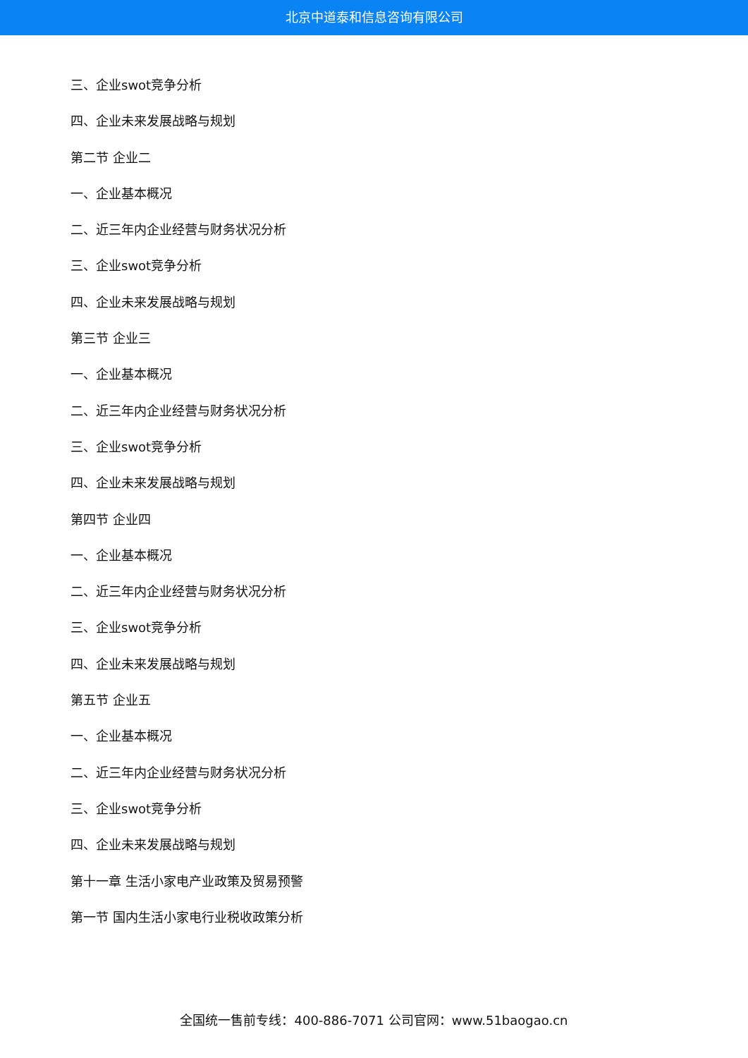北京中道泰和信息咨询有限公司
三、企业swot竞争分析
四、企业未来发展战略与规划
第二节 企业二
一、企业基本概况
二、近三年内企业经营与财务状况分析
三、企业swot竞争分析
四、企业未来发展战略与规划
第三节 企业三
一、企业基本概况
二、近三年内企业经营与财务状况分析
三、企业swot竞争分析
四、企业未来发展战略与规划
第四节 企业四
一、企业基本概况
二、近三年内企业经营与财务状况分析
三、企业swot竞争分析
四、企业未来发展战略与规划
第五节 企业五
一、企业基本概况
二、近三年内企业经营与财务状况分析
三、企业swot竞争分析
四、企业未来发展战略与规划
第十一章 生活小家电产业政策及贸易预警
第一节 国内生活小家电行业税收政策分析
全国统一售前专线：400-886-7071 公司官网：www.51baogao.cn